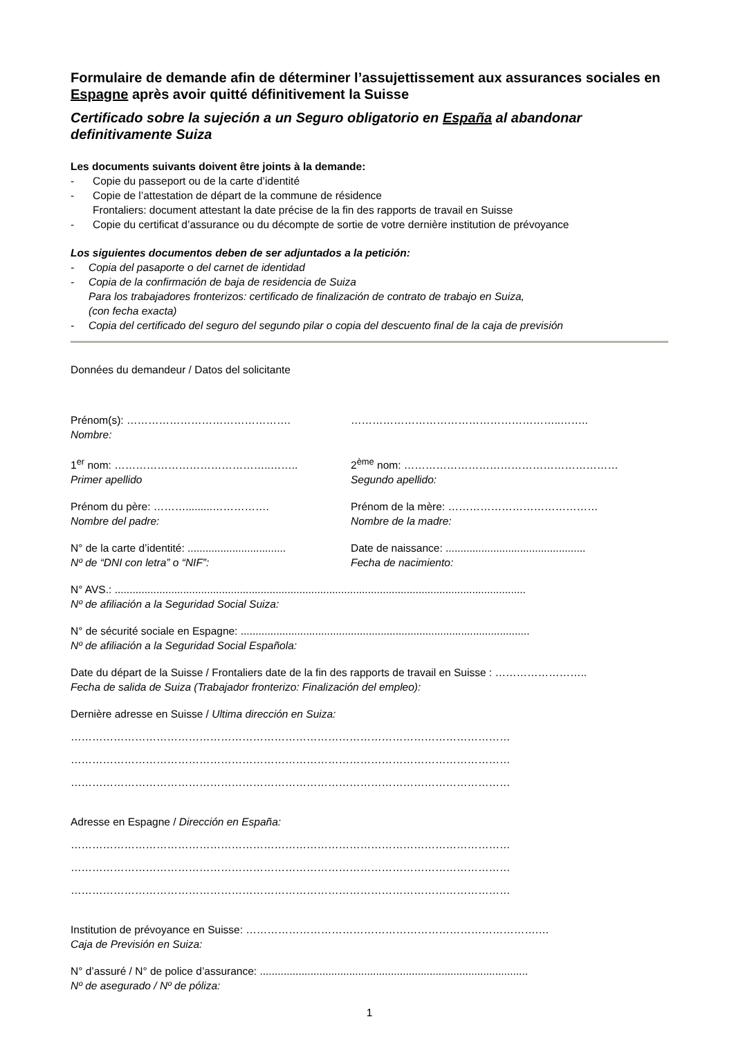Formulaire de demande afin de déterminer l’assujettissement aux assurances sociales en Espagne après avoir quitté définitivement la Suisse
Certificado sobre la sujeción a un Seguro obligatorio en España al abandonar definitivamente Suiza
Les documents suivants doivent être joints à la demande:
- Copie du passeport ou de la carte d’identité
- Copie de l’attestation de départ de la commune de résidence
Frontaliers: document attestant la date précise de la fin des rapports de travail en Suisse
- Copie du certificat d’assurance ou du décompte de sortie de votre dernière institution de prévoyance
Los siguientes documentos deben de ser adjuntados a la petición:
- Copia del pasaporte o del carnet de identidad
- Copia de la confirmación de baja de residencia de Suiza
Para los trabajadores fronterizos: certificado de finalización de contrato de trabajo en Suiza,
(con fecha exacta)
- Copia del certificado del seguro del segundo pilar o copia del descuento final de la caja de previsión
Données du demandeur / Datos del solicitante
Prénom(s): ……………………………………….
Nombre:
…………………………………………………..……..
1<sup>er</sup> nom: ……………………………………..……..
Primer apellido
2<sup>ème</sup> nom: ……………………………………………………
Segundo apellido:
Prénom du père: ……….........…………….
Nombre del padre:
Prénom de la mère: ……………………………………
Nombre de la madre:
N° de la carte d’identité: .................................
Nº de “DNI con letra” o “NIF”:
Date de naissance: ...............................................
Fecha de nacimiento:
N° AVS.: ..........................................................................................................................................
Nº de afiliación a la Seguridad Social Suiza:
N° de sécurité sociale en Espagne: .................................................................................................
Nº de afiliación a la Seguridad Social Española:
Date du départ de la Suisse / Frontaliers date de la fin des rapports de travail en Suisse : ……………………..
Fecha de salida de Suiza (Trabajador fronterizo: Finalización del empleo):
Dernière adresse en Suisse / Ultima dirección en Suiza:
……………………………………………………………………………………………………………
……………………………………………………………………………………………………………
……………………………………………………………………………………………………………
Adresse en Espagne / Dirección en España:
……………………………………………………………………………………………………………
……………………………………………………………………………………………………………
……………………………………………………………………………………………………………
Institution de prévoyance en Suisse: ……………………………………………………………………….…
Caja de Previsión en Suiza:
N° d’assuré / N° de police d’assurance: ..........................................................................................
Nº de asegurado / Nº de póliza:
1